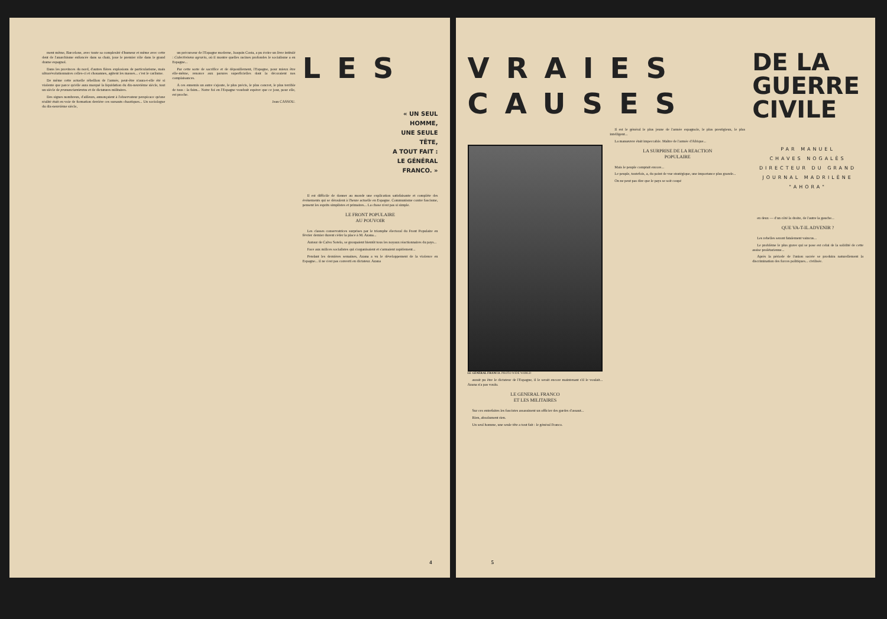ment même, Barcelone, avec toute sa complexité d'humeur et même avec cette dent de l'anarchisme enfoncée dans sa chair, joue le premier rôle dans le grand drame espagnol.
Dans les provinces du nord, d'autres fières explosions de particularisme, mais ultrarévolutionnaires celles-ci et chouannes, agitent les masses... c'est le carlisme.
De même cette actuelle rébellion de l'armée, peut-être n'aura-t-elle été si violente que parce qu'elle aura marqué la liquidation du dix-neuvième siècle, tout un siècle de pronunciamientos et de dictatures militaires.
Des signes nombreux, d'ailleurs, annonçaient à l'observateur perspicace qu'une réalité était en voie de formation derrière ces sursauts chaotiques... Un sociologue du dix-neuvième siècle,
un précurseur de l'Espagne moderne, Joaquin Costa, a pu écrire un livre intitulé : Colectivismo agrario, où il montre quelles racines profondes le socialisme a en Espagne...
Par cette sorte de sacrifice et de dépouillement, l'Espagne, pour mieux être elle-même, renonce aux parures superficielles dont la décoraient nos complaisances.
A ces ennemis un autre s'ajoute, le plus précis, le plus concret, le plus terrible de tous : la faim... Notre foi en l'Espagne voudrait espérer que ce jour, pour elle, est proche.
Jean CASSOU.
LES
« UN SEUL
HOMME,
UNE SEULE
TÊTE,
A TOUT FAIT :
LE GÉNÉRAL
FRANCO. »
Il est difficile de donner au monde une explication satisfaisante et complète des événements qui se déroulent à l'heure actuelle en Espagne. Communisme contre fascisme, pensent les esprits simplistes et primaires... La chose n'est pas si simple.
LE FRONT POPULAIRE
AU POUVOIR
Les classes conservatrices surprises par le triomphe électoral du Front Populaire en février dernier durent céder la place à M. Azana...
Autour de Calvo Sotelo, se groupaient bientôt tous les noyaux réactionnaires du pays...
Face aux milices socialistes qui s'organisaient et s'armaient rapidement...
Pendant les dernières semaines, Azana a vu le développement de la violence en Espagne... il ne s'est pas converti en dictateur. Azana
4
VRAIES CAUSES
LE GÉNÉRAL FRANCO. PHOTO WIDE WORLD
aurait pu être le dictateur de l'Espagne, il le serait encore maintenant s'il le voulait... Azana n'a pas voulu.
LE GENERAL FRANCO
ET LES MILITAIRES
Sur ces entrefaites les fascistes assassinent un officier des gardes d'assaut...
Rien, absolument rien.
Un seul homme, une seule tête a tout fait : le général Franco.
Il est le général le plus jeune de l'armée espagnole, le plus prestigieux, le plus intelligent...
La manœuvre était impeccable. Maître de l'armée d'Afrique...
LA SURPRISE DE LA REACTION
POPULAIRE
Mais le peuple comptait encore...
Le peuple, toutefois, a, du point de vue stratégique, une importance plus grande...
On ne peut pas dire que le pays se soit coupé
DE LA
GUERRE
CIVILE
PAR MANUEL
CHAVES NOGALÈS
DIRECTEUR DU GRAND
JOURNAL MADRILÈNE
"AHORA"
en deux — d'un côté la droite, de l'autre la gauche...
QUE VA-T-IL ADVENIR ?
Les rebelles seront fatalement vaincus...
Le problème le plus grave qui se pose est celui de la solidité de cette assise prolétarienne...
Après la période de l'union sacrée se produira naturellement la discrimination des forces politiques... civilisée.
5